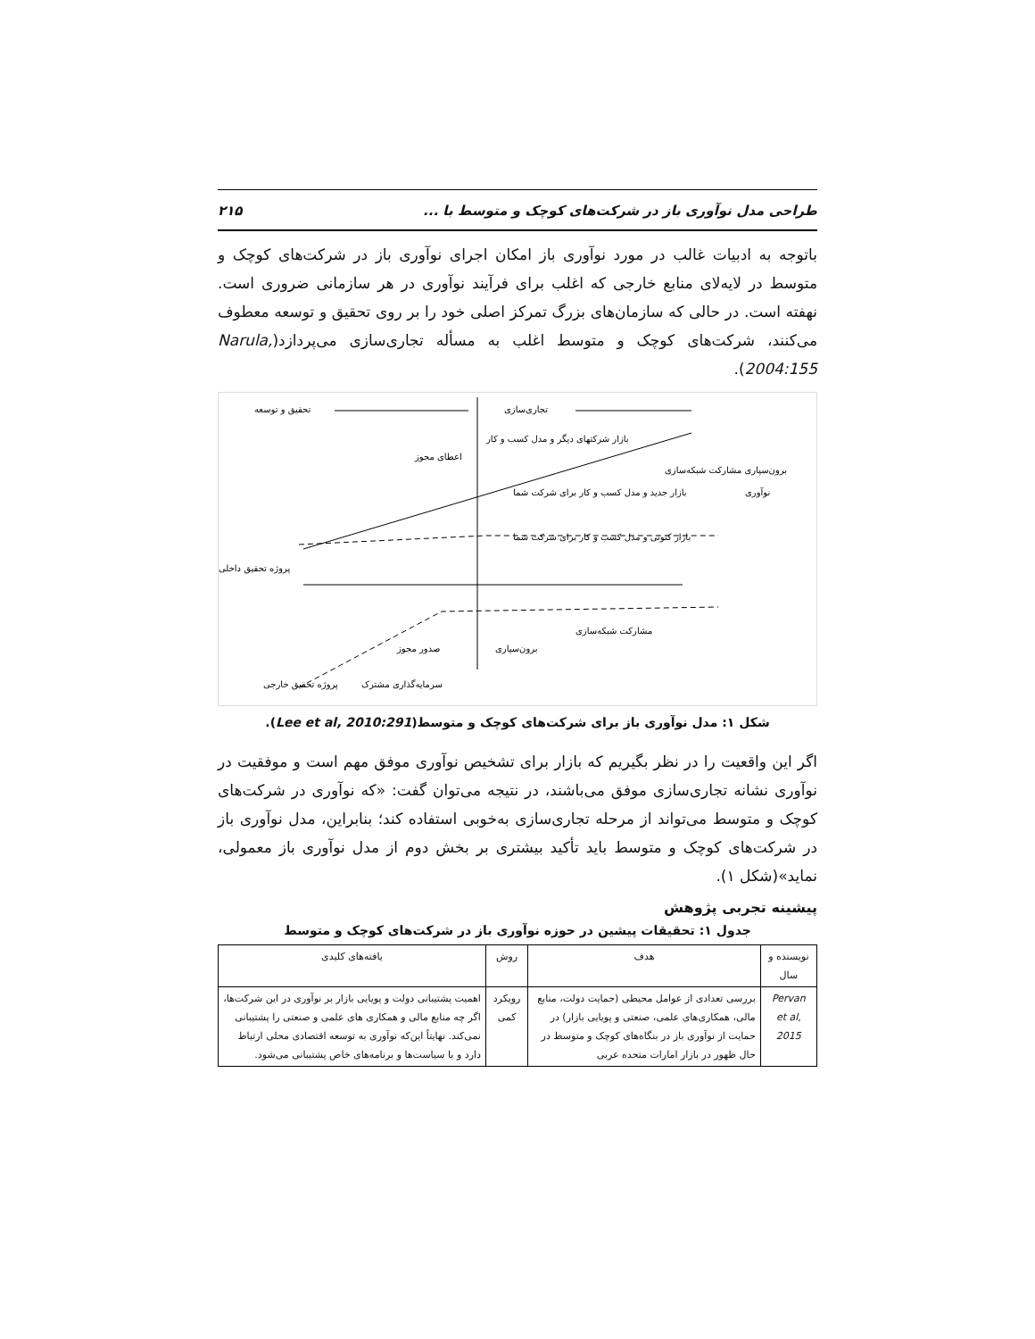طراحی مدل نوآوری باز در شرکت‌های کوچک و متوسط با ... ۲۱۵
باتوجه به ادبیات غالب در مورد نوآوری باز امکان اجرای نوآوری باز در شرکت‌های کوچک و متوسط در لایه‌لای منابع خارجی که اغلب برای فرآیند نوآوری در هر سازمانی ضروری است. نهفته است. در حالی که سازمان‌های بزرگ تمرکز اصلی خود را بر روی تحقیق و توسعه معطوف می‌کنند، شرکت‌های کوچک و متوسط اغلب به مسأله تجاری‌سازی می‌پردازد(Narula, 2004:155).
تحقیق و توسعه
تجاری‌سازی
پروژه تحقیق داخلی
نوآوری
اعطای مجوز
بازار شرکتهای دیگر و مدل کسب و کار
بازار جدید و مدل کسب و کار برای شرکت شما
بازار کنونی و مدل کسب و کار برای شرکت شما
برون‌سپاری مشارکت شبکه‌سازی
صدور مجوز
برون‌سپاری
مشارکت شبکه‌سازی
پروژه تحقیق خارجی
سرمایه‌گذاری مشترک
شکل ۱: مدل نوآوری باز برای شرکت‌های کوچک و متوسط(Lee et al, 2010:291).
اگر این واقعیت را در نظر بگیریم که بازار برای تشخیص نوآوری موفق مهم است و موفقیت در نوآوری نشانه تجاری‌سازی موفق می‌باشند، در نتیجه می‌توان گفت: «که نوآوری در شرکت‌های کوچک و متوسط می‌تواند از مرحله تجاری‌سازی به‌خوبی استفاده کند؛ بنابراین، مدل نوآوری باز در شرکت‌های کوچک و متوسط باید تأکید بیشتری بر بخش دوم از مدل نوآوری باز معمولی، نماید»(شکل ۱).
پیشینه تجربی پژوهش
جدول ۱: تحقیقات پیشین در حوزه نوآوری باز در شرکت‌های کوچک و متوسط
| نویسنده و سال | هدف | روش | یافته‌های کلیدی |
| --- | --- | --- | --- |
| Pervan et al, 2015 | بررسی تعدادی از عوامل محیطی (حمایت دولت، منابع مالی، همکاری‌های علمی، صنعتی و پویایی بازار) در حمایت از نوآوری باز در بنگاه‌های کوچک و متوسط در حال ظهور در بازار امارات متحده عربی | رویکرد کمی | اهمیت پشتیبانی دولت و پویایی بازار بر نوآوری در این شرکت‌ها، اگر چه منابع مالی و همکاری های علمی و صنعتی را پشتیبانی نمی‌کند. نهایتاً این‌که نوآوری به توسعه اقتصادی محلی ارتباط دارد و با سیاست‌ها و برنامه‌های خاص پشتیبانی می‌شود. |